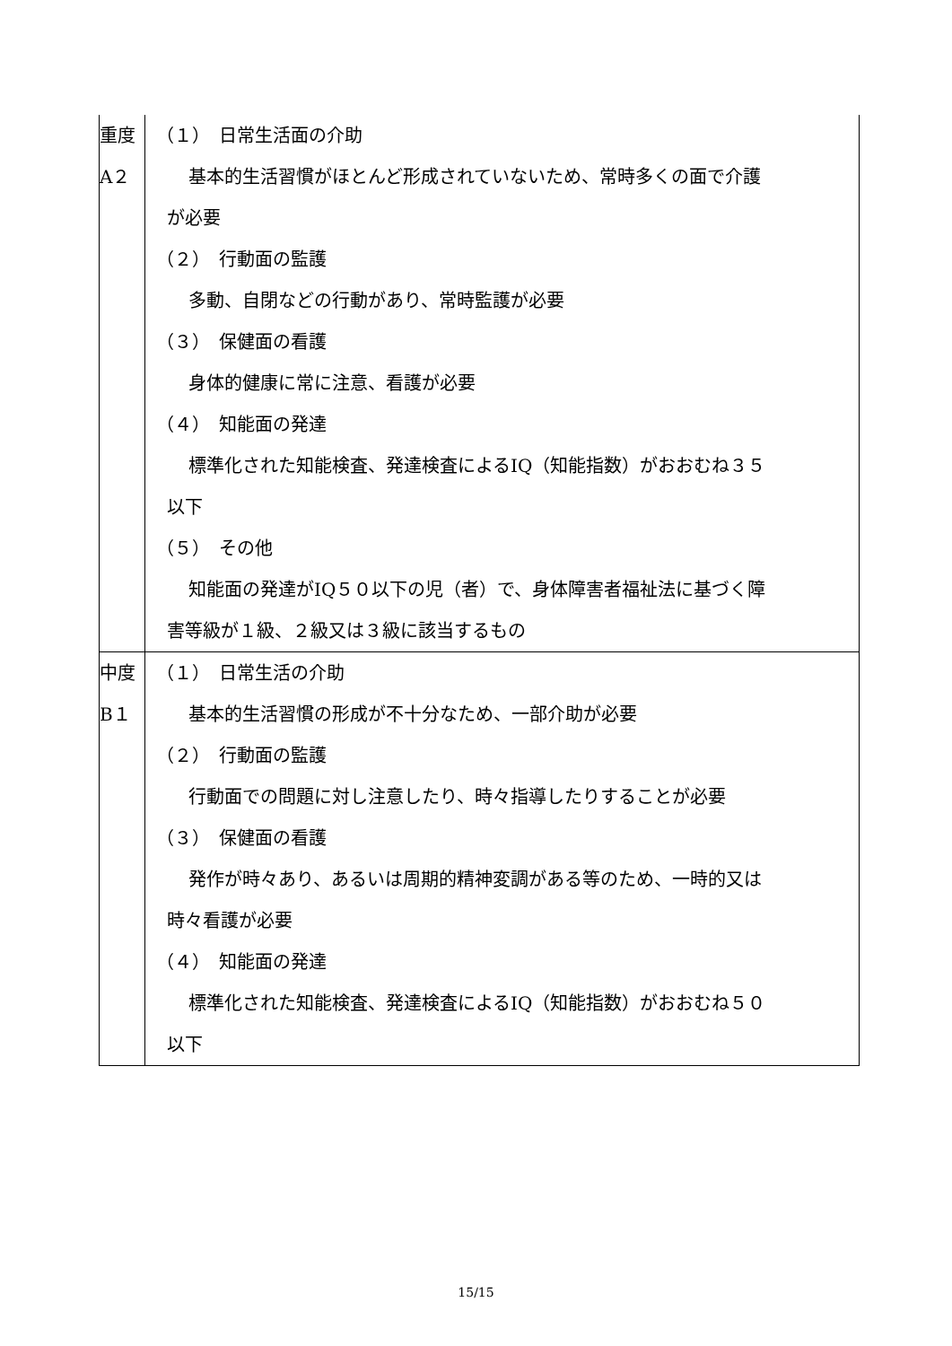| 重度 A２ | （１） 日常生活面の介助 基本的生活習慣がほとんど形成されていないため、常時多くの面で介護 が必要 （２） 行動面の監護 多動、自閉などの行動があり、常時監護が必要 （３） 保健面の看護 身体的健康に常に注意、看護が必要 （４） 知能面の発達 標準化された知能検査、発達検査によるIQ（知能指数）がおおむね３５ 以下 （５） その他 知能面の発達がIQ５０以下の児（者）で、身体障害者福祉法に基づく障 害等級が１級、２級又は３級に該当するもの |
| 中度 B１ | （１） 日常生活の介助 基本的生活習慣の形成が不十分なため、一部介助が必要 （２） 行動面の監護 行動面での問題に対し注意したり、時々指導したりすることが必要 （３） 保健面の看護 発作が時々あり、あるいは周期的精神変調がある等のため、一時的又は 時々看護が必要 （４） 知能面の発達 標準化された知能検査、発達検査によるIQ（知能指数）がおおむね５０ 以下 |
15/15